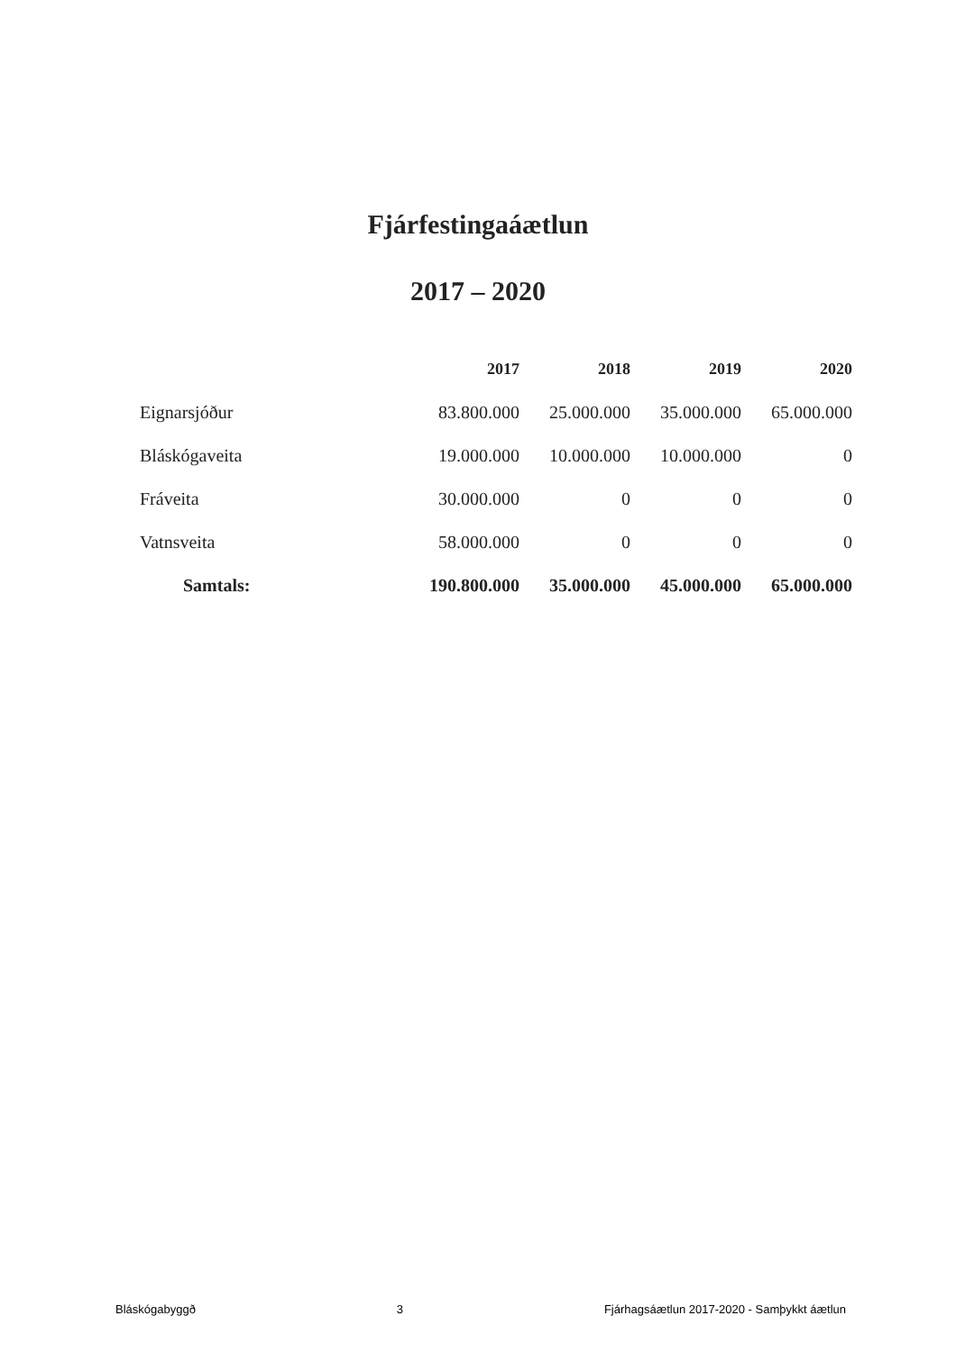Fjárfestingaáætlun
2017 – 2020
| | 2017 | 2018 | 2019 | 2020 |
| Eignarsjóður | 83.800.000 | 25.000.000 | 35.000.000 | 65.000.000 |
| Bláskógaveita | 19.000.000 | 10.000.000 | 10.000.000 | 0 |
| Fráveita | 30.000.000 | 0 | 0 | 0 |
| Vatnsveita | 58.000.000 | 0 | 0 | 0 |
| Samtals: | 190.800.000 | 35.000.000 | 45.000.000 | 65.000.000 |
Bláskógabyggð 3 Fjárhagsáætlun 2017-2020 - Samþykkt áætlun